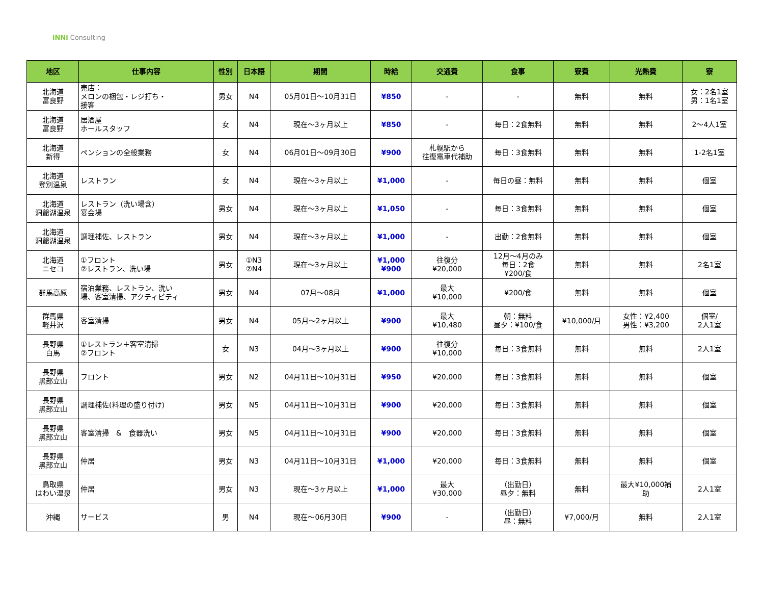iNNi Consulting
| 地区 | 仕事内容 | 性別 | 日本語 | 期間 | 時給 | 交通費 | 食事 | 寮費 | 光熱費 | 寮 |
| --- | --- | --- | --- | --- | --- | --- | --- | --- | --- | --- |
| 北海道 富良野 | 売店： メロンの梱包・レジ打ち・ 接客 | 男女 | N4 | 05月01日～10月31日 | ¥850 | - | - | 無料 | 無料 | 女：2名1室 男：1名1室 |
| 北海道 富良野 | 居酒屋 ホールスタッフ | 女 | N4 | 現在～3ヶ月以上 | ¥850 | - | 毎日：2食無料 | 無料 | 無料 | 2～4人1室 |
| 北海道 新得 | ペンションの全般業務 | 女 | N4 | 06月01日～09月30日 | ¥900 | 札幌駅から 往復電車代補助 | 毎日：3食無料 | 無料 | 無料 | 1-2名1室 |
| 北海道 登別温泉 | レストラン | 女 | N4 | 現在～3ヶ月以上 | ¥1,000 | - | 毎日の昼：無料 | 無料 | 無料 | 個室 |
| 北海道 洞爺湖温泉 | レストラン（洗い場含） 宴会場 | 男女 | N4 | 現在～3ヶ月以上 | ¥1,050 | - | 毎日：3食無料 | 無料 | 無料 | 個室 |
| 北海道 洞爺湖温泉 | 調理補佐、レストラン | 男女 | N4 | 現在～3ヶ月以上 | ¥1,000 | - | 出勤：2食無料 | 無料 | 無料 | 個室 |
| 北海道 ニセコ | ①フロント ②レストラン、洗い場 | 男女 | ①N3 ②N4 | 現在～3ヶ月以上 | ¥1,000 ¥900 | 往復分 ¥20,000 | 12月～4月のみ 毎日：2食 ¥200/食 | 無料 | 無料 | 2名1室 |
| 群馬高原 | 宿泊業務、レストラン、洗い 場、客室清掃、アクティビティ | 男女 | N4 | 07月～08月 | ¥1,000 | 最大 ¥10,000 | ¥200/食 | 無料 | 無料 | 個室 |
| 群馬県 軽井沢 | 客室清掃 | 男女 | N4 | 05月～2ヶ月以上 | ¥900 | 最大 ¥10,480 | 朝：無料 昼夕：¥100/食 | ¥10,000/月 | 女性：¥2,400 男性：¥3,200 | 個室/ 2人1室 |
| 長野県 白馬 | ①レストラン＋客室清掃 ②フロント | 女 | N3 | 04月～3ヶ月以上 | ¥900 | 往復分 ¥10,000 | 毎日：3食無料 | 無料 | 無料 | 2人1室 |
| 長野県 黑部立山 | フロント | 男女 | N2 | 04月11日～10月31日 | ¥950 | ¥20,000 | 毎日：3食無料 | 無料 | 無料 | 個室 |
| 長野県 黑部立山 | 調理補佐(料理の盛り付け) | 男女 | N5 | 04月11日～10月31日 | ¥900 | ¥20,000 | 毎日：3食無料 | 無料 | 無料 | 個室 |
| 長野県 黑部立山 | 客室清掃 & 食器洗い | 男女 | N5 | 04月11日～10月31日 | ¥900 | ¥20,000 | 毎日：3食無料 | 無料 | 無料 | 個室 |
| 長野県 黑部立山 | 仲居 | 男女 | N3 | 04月11日～10月31日 | ¥1,000 | ¥20,000 | 毎日：3食無料 | 無料 | 無料 | 個室 |
| 鳥取県 はわい温泉 | 仲居 | 男女 | N3 | 現在～3ヶ月以上 | ¥1,000 | 最大 ¥30,000 | （出勤日） 昼夕：無料 | 無料 | 最大¥10,000補 助 | 2人1室 |
| 沖縄 | サービス | 男 | N4 | 現在～06月30日 | ¥900 | - | （出勤日） 昼：無料 | ¥7,000/月 | 無料 | 2人1室 |